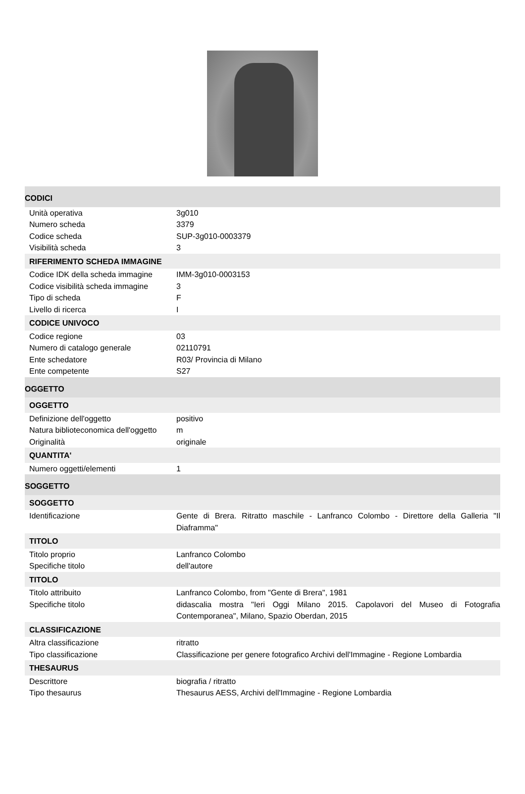| CODICI | |
| Unità operativa | 3g010 |
| Numero scheda | 3379 |
| Codice scheda | SUP-3g010-0003379 |
| Visibilità scheda | 3 |
| RIFERIMENTO SCHEDA IMMAGINE | |
| Codice IDK della scheda immagine | IMM-3g010-0003153 |
| Codice visibilità scheda immagine | 3 |
| Tipo di scheda | F |
| Livello di ricerca | I |
| CODICE UNIVOCO | |
| Codice regione | 03 |
| Numero di catalogo generale | 02110791 |
| Ente schedatore | R03/ Provincia di Milano |
| Ente competente | S27 |
| OGGETTO | |
| OGGETTO | |
| Definizione dell'oggetto | positivo |
| Natura biblioteconomica dell'oggetto | m |
| Originalità | originale |
| QUANTITA' | |
| Numero oggetti/elementi | 1 |
| SOGGETTO | |
| SOGGETTO | |
| Identificazione | Gente di Brera. Ritratto maschile - Lanfranco Colombo - Direttore della Galleria "Il Diaframma" |
| TITOLO | |
| Titolo proprio | Lanfranco Colombo |
| Specifiche titolo | dell'autore |
| TITOLO | |
| Titolo attribuito | Lanfranco Colombo, from "Gente di Brera", 1981 |
| Specifiche titolo | didascalia mostra "Ieri Oggi Milano 2015. Capolavori del Museo di Fotografia Contemporanea", Milano, Spazio Oberdan, 2015 |
| CLASSIFICAZIONE | |
| Altra classificazione | ritratto |
| Tipo classificazione | Classificazione per genere fotografico Archivi dell'Immagine - Regione Lombardia |
| THESAURUS | |
| Descrittore | biografia / ritratto |
| Tipo thesaurus | Thesaurus AESS, Archivi dell'Immagine - Regione Lombardia |